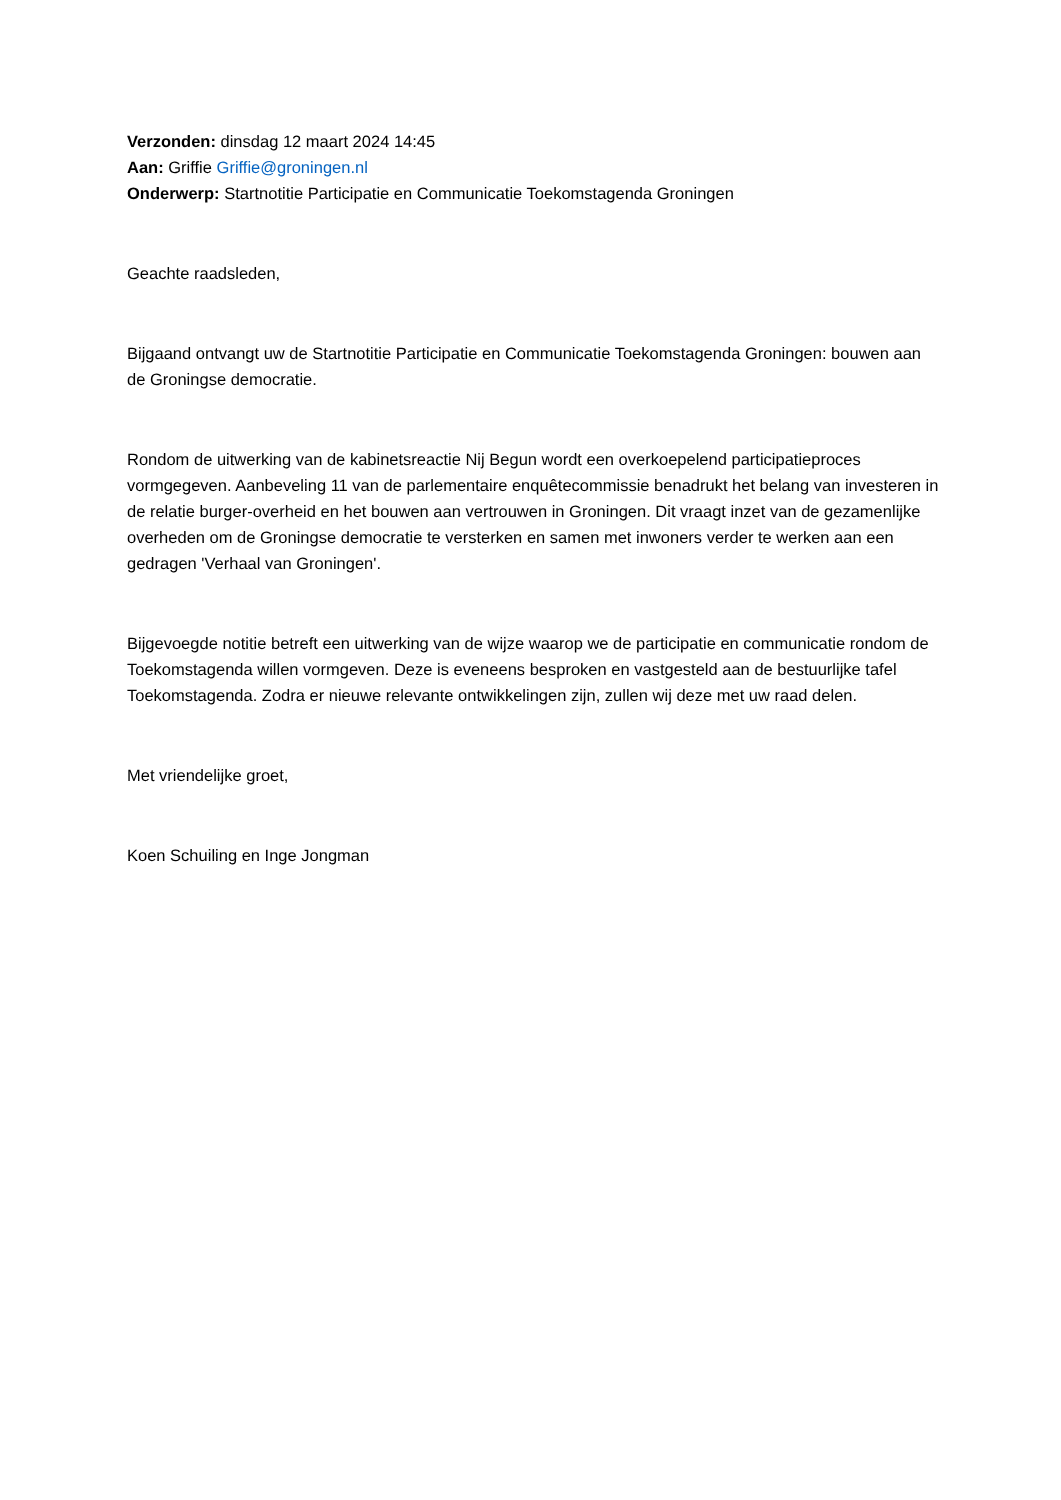Verzonden: dinsdag 12 maart 2024 14:45
Aan: Griffie Griffie@groningen.nl
Onderwerp: Startnotitie Participatie en Communicatie Toekomstagenda Groningen
Geachte raadsleden,
Bijgaand ontvangt uw de Startnotitie Participatie en Communicatie Toekomstagenda Groningen: bouwen aan de Groningse democratie.
Rondom de uitwerking van de kabinetsreactie Nij Begun wordt een overkoepelend participatieproces vormgegeven. Aanbeveling 11 van de parlementaire enquêtecommissie benadrukt het belang van investeren in de relatie burger-overheid en het bouwen aan vertrouwen in Groningen. Dit vraagt inzet van de gezamenlijke overheden om de Groningse democratie te versterken en samen met inwoners verder te werken aan een gedragen 'Verhaal van Groningen'.
Bijgevoegde notitie betreft een uitwerking van de wijze waarop we de participatie en communicatie rondom de Toekomstagenda willen vormgeven. Deze is eveneens besproken en vastgesteld aan de bestuurlijke tafel Toekomstagenda. Zodra er nieuwe relevante ontwikkelingen zijn, zullen wij deze met uw raad delen.
Met vriendelijke groet,
Koen Schuiling en Inge Jongman